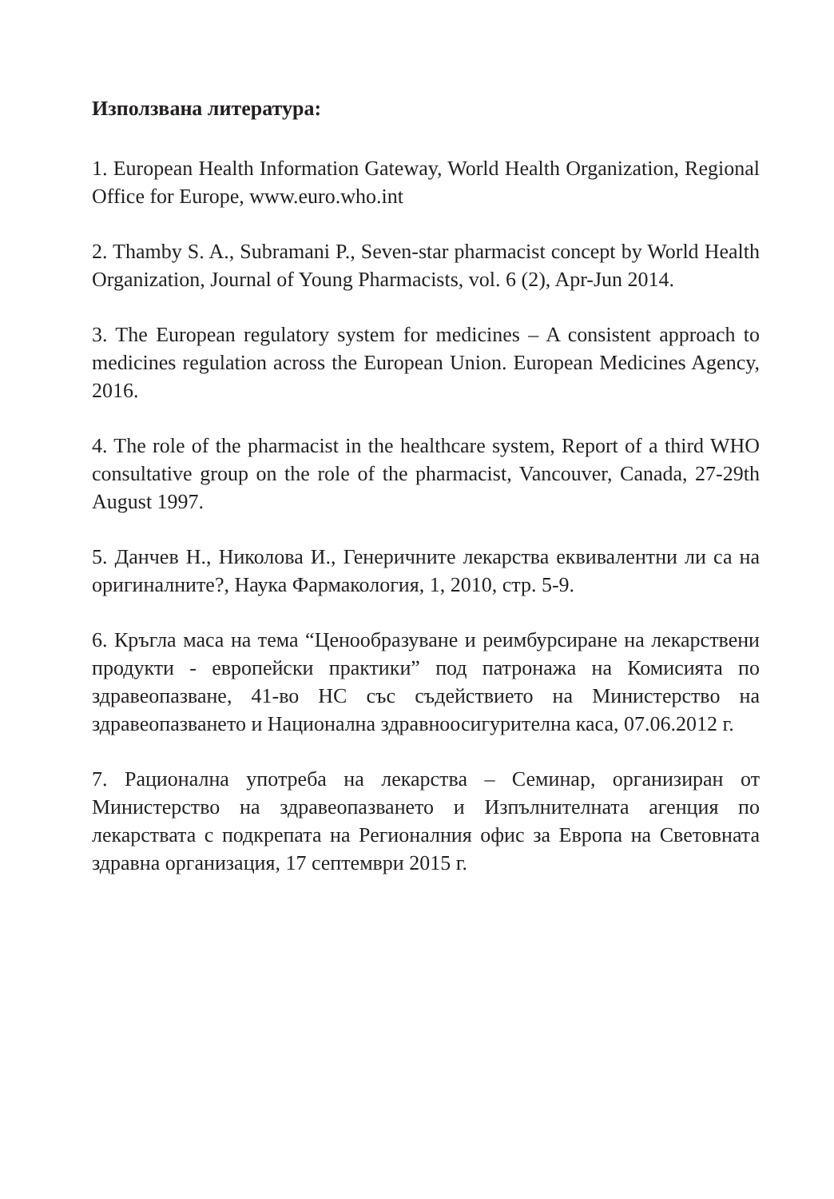Използвана литература:
1. European Health Information Gateway, World Health Organization, Regional Office for Europe, www.euro.who.int
2. Thamby S. A., Subramani P., Seven-star pharmacist concept by World Health Organization, Journal of Young Pharmacists, vol. 6 (2), Apr-Jun 2014.
3. The European regulatory system for medicines – A consistent approach to medicines regulation across the European Union. European Medicines Agency, 2016.
4. The role of the pharmacist in the healthcare system, Report of a third WHO consultative group on the role of the pharmacist, Vancouver, Canada, 27-29th August 1997.
5. Данчев Н., Николова И., Генеричните лекарства еквивалентни ли са на оригиналните?, Наука Фармакология, 1, 2010, стр. 5-9.
6. Кръгла маса на тема “Ценообразуване и реимбурсиране на лекарствени продукти - европейски практики” под патронажа на Комисията по здравеопазване, 41-во НС със съдействието на Министерство на здравеопазването и Национална здравноосигурителна каса, 07.06.2012 г.
7. Рационална употреба на лекарства – Семинар, организиран от Министерство на здравеопазването и Изпълнителната агенция по лекарствата с подкрепата на Регионалния офис за Европа на Световната здравна организация, 17 септември 2015 г.